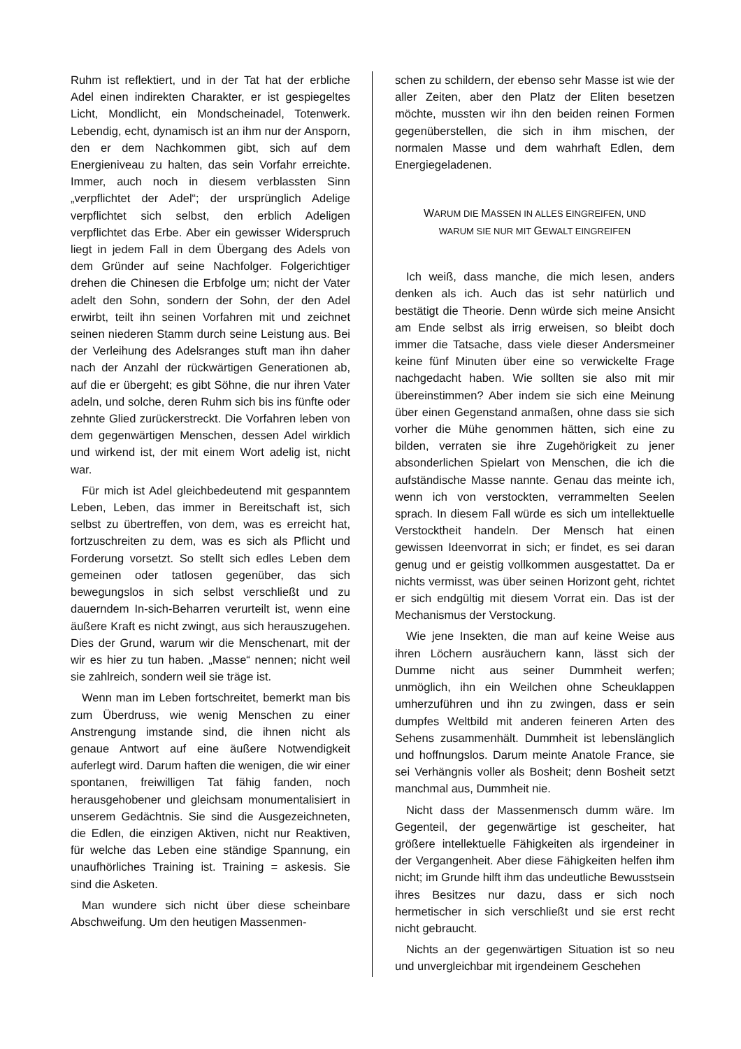Ruhm ist reflektiert, und in der Tat hat der erbliche Adel einen indirekten Charakter, er ist gespiegeltes Licht, Mondlicht, ein Mondscheinadel, Totenwerk. Lebendig, echt, dynamisch ist an ihm nur der Ansporn, den er dem Nachkommen gibt, sich auf dem Energieniveau zu halten, das sein Vorfahr erreichte. Immer, auch noch in diesem verblassten Sinn „verpflichtet der Adel“; der ursprünglich Adelige verpflichtet sich selbst, den erblich Adeligen verpflichtet das Erbe. Aber ein gewisser Widerspruch liegt in jedem Fall in dem Übergang des Adels von dem Gründer auf seine Nachfolger. Folgerichtiger drehen die Chinesen die Erbfolge um; nicht der Vater adelt den Sohn, sondern der Sohn, der den Adel erwirbt, teilt ihn seinen Vorfahren mit und zeichnet seinen niederen Stamm durch seine Leistung aus. Bei der Verleihung des Adelsranges stuft man ihn daher nach der Anzahl der rückwärtigen Generationen ab, auf die er übergeht; es gibt Söhne, die nur ihren Vater adeln, und solche, deren Ruhm sich bis ins fünfte oder zehnte Glied zurückerstreckt. Die Vorfahren leben von dem gegenwärtigen Menschen, dessen Adel wirklich und wirkend ist, der mit einem Wort adelig ist, nicht war.
Für mich ist Adel gleichbedeutend mit gespanntem Leben, Leben, das immer in Bereitschaft ist, sich selbst zu übertreffen, von dem, was es erreicht hat, fortzuschreiten zu dem, was es sich als Pflicht und Forderung vorsetzt. So stellt sich edles Leben dem gemeinen oder tatlosen gegenüber, das sich bewegungslos in sich selbst verschließt und zu dauerndem In-sich-Beharren verurteilt ist, wenn eine äußere Kraft es nicht zwingt, aus sich herauszugehen. Dies der Grund, warum wir die Menschenart, mit der wir es hier zu tun haben. „Masse“ nennen; nicht weil sie zahlreich, sondern weil sie träge ist.
Wenn man im Leben fortschreitet, bemerkt man bis zum Überdruss, wie wenig Menschen zu einer Anstrengung imstande sind, die ihnen nicht als genaue Antwort auf eine äußere Notwendigkeit auferlegt wird. Darum haften die wenigen, die wir einer spontanen, freiwilligen Tat fähig fanden, noch herausgehobener und gleichsam monumentalisiert in unserem Gedächtnis. Sie sind die Ausgezeichneten, die Edlen, die einzigen Aktiven, nicht nur Reaktiven, für welche das Leben eine ständige Spannung, ein unaufhörliches Training ist. Training = askesis. Sie sind die Asketen.
Man wundere sich nicht über diese scheinbare Abschweifung. Um den heutigen Massenmen-
schen zu schildern, der ebenso sehr Masse ist wie der aller Zeiten, aber den Platz der Eliten besetzen möchte, mussten wir ihn den beiden reinen Formen gegenüberstellen, die sich in ihm mischen, der normalen Masse und dem wahrhaft Edlen, dem Energiegeladenen.
WARUM DIE MASSEN IN ALLES EINGREIFEN, UND
WARUM SIE NUR MIT GEWALT EINGREIFEN
Ich weiß, dass manche, die mich lesen, anders denken als ich. Auch das ist sehr natürlich und bestätigt die Theorie. Denn würde sich meine Ansicht am Ende selbst als irrig erweisen, so bleibt doch immer die Tatsache, dass viele dieser Andersmeiner keine fünf Minuten über eine so verwickelte Frage nachgedacht haben. Wie sollten sie also mit mir übereinstimmen? Aber indem sie sich eine Meinung über einen Gegenstand anmaßen, ohne dass sie sich vorher die Mühe genommen hätten, sich eine zu bilden, verraten sie ihre Zugehörigkeit zu jener absonderlichen Spielart von Menschen, die ich die aufständische Masse nannte. Genau das meinte ich, wenn ich von verstockten, verrammelten Seelen sprach. In diesem Fall würde es sich um intellektuelle Verstocktheit handeln. Der Mensch hat einen gewissen Ideenvorrat in sich; er findet, es sei daran genug und er geistig vollkommen ausgestattet. Da er nichts vermisst, was über seinen Horizont geht, richtet er sich endgültig mit diesem Vorrat ein. Das ist der Mechanismus der Verstockung.
Wie jene Insekten, die man auf keine Weise aus ihren Löchern ausräuchern kann, lässt sich der Dumme nicht aus seiner Dummheit werfen; unmöglich, ihn ein Weilchen ohne Scheuklappen umherzuführen und ihn zu zwingen, dass er sein dumpfes Weltbild mit anderen feineren Arten des Sehens zusammenhält. Dummheit ist lebenslänglich und hoffnungslos. Darum meinte Anatole France, sie sei Verhängnis voller als Bosheit; denn Bosheit setzt manchmal aus, Dummheit nie.
Nicht dass der Massenmensch dumm wäre. Im Gegenteil, der gegenwärtige ist gescheiter, hat größere intellektuelle Fähigkeiten als irgendeiner in der Vergangenheit. Aber diese Fähigkeiten helfen ihm nicht; im Grunde hilft ihm das undeutliche Bewusstsein ihres Besitzes nur dazu, dass er sich noch hermetischer in sich verschließt und sie erst recht nicht gebraucht.
Nichts an der gegenwärtigen Situation ist so neu und unvergleichbar mit irgendeinem Geschehen